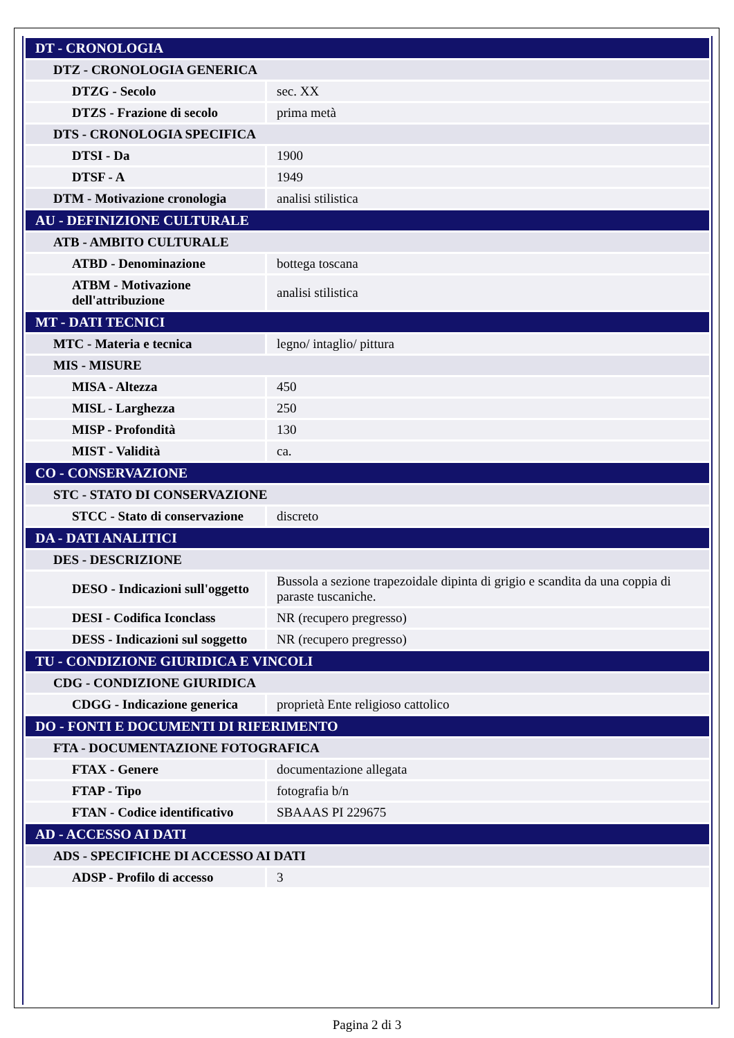| DT - CRONOLOGIA | |
| DTZ - CRONOLOGIA GENERICA | |
| DTZG - Secolo | sec. XX |
| DTZS - Frazione di secolo | prima metà |
| DTS - CRONOLOGIA SPECIFICA | |
| DTSI - Da | 1900 |
| DTSF - A | 1949 |
| DTM - Motivazione cronologia | analisi stilistica |
| AU - DEFINIZIONE CULTURALE | |
| ATB - AMBITO CULTURALE | |
| ATBD - Denominazione | bottega toscana |
| ATBM - Motivazione dell'attribuzione | analisi stilistica |
| MT - DATI TECNICI | |
| MTC - Materia e tecnica | legno/ intaglio/ pittura |
| MIS - MISURE | |
| MISA - Altezza | 450 |
| MISL - Larghezza | 250 |
| MISP - Profondità | 130 |
| MIST - Validità | ca. |
| CO - CONSERVAZIONE | |
| STC - STATO DI CONSERVAZIONE | |
| STCC - Stato di conservazione | discreto |
| DA - DATI ANALITICI | |
| DES - DESCRIZIONE | |
| DESO - Indicazioni sull'oggetto | Bussola a sezione trapezoidale dipinta di grigio e scandita da una coppia di paraste tuscaniche. |
| DESI - Codifica Iconclass | NR (recupero pregresso) |
| DESS - Indicazioni sul soggetto | NR (recupero pregresso) |
| TU - CONDIZIONE GIURIDICA E VINCOLI | |
| CDG - CONDIZIONE GIURIDICA | |
| CDGG - Indicazione generica | proprietà Ente religioso cattolico |
| DO - FONTI E DOCUMENTI DI RIFERIMENTO | |
| FTA - DOCUMENTAZIONE FOTOGRAFICA | |
| FTAX - Genere | documentazione allegata |
| FTAP - Tipo | fotografia b/n |
| FTAN - Codice identificativo | SBAAAS PI 229675 |
| AD - ACCESSO AI DATI | |
| ADS - SPECIFICHE DI ACCESSO AI DATI | |
| ADSP - Profilo di accesso | 3 |
Pagina 2 di 3